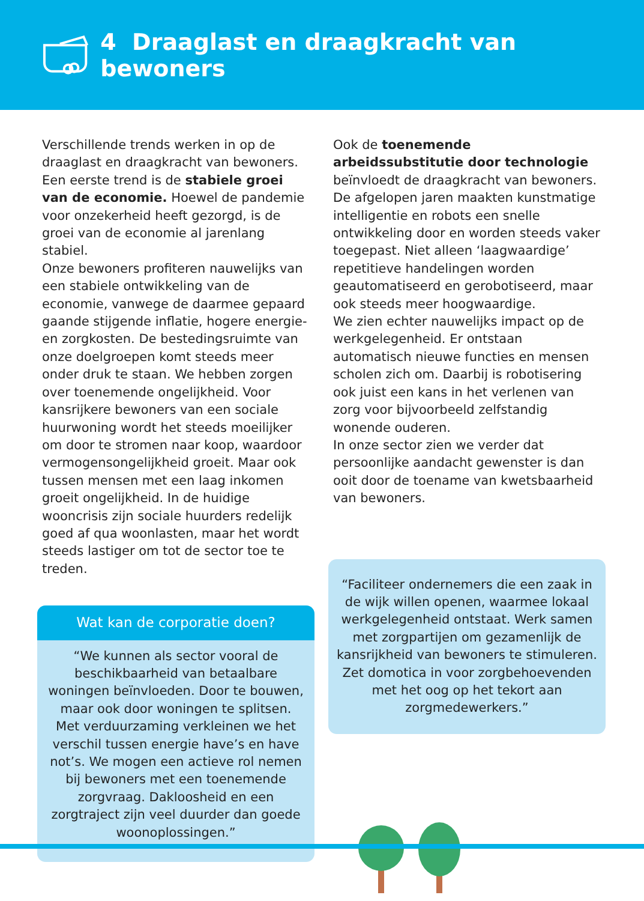4 Draaglast en draagkracht van bewoners
Verschillende trends werken in op de draaglast en draagkracht van bewoners. Een eerste trend is de stabiele groei van de economie. Hoewel de pandemie voor onzekerheid heeft gezorgd, is de groei van de economie al jarenlang stabiel.
Onze bewoners profiteren nauwelijks van een stabiele ontwikkeling van de economie, vanwege de daarmee gepaard gaande stijgende inflatie, hogere energie- en zorgkosten. De bestedingsruimte van onze doelgroepen komt steeds meer onder druk te staan. We hebben zorgen over toenemende ongelijkheid. Voor kansrijkere bewoners van een sociale huurwoning wordt het steeds moeilijker om door te stromen naar koop, waardoor vermogens­ongelijkheid groeit. Maar ook tussen mensen met een laag inkomen groeit ongelijkheid. In de huidige wooncrisis zijn sociale huurders redelijk goed af qua woonlasten, maar het wordt steeds lastiger om tot de sector toe te treden.
Wat kan de corporatie doen?
“We kunnen als sector vooral de beschikbaarheid van betaalbare woningen beïnvloeden. Door te bouwen, maar ook door woningen te splitsen. Met verduurzaming verkleinen we het verschil tussen energie have’s en have not’s. We mogen een actieve rol nemen bij bewoners met een toenemende zorgvraag. Dakloosheid en een zorgtraject zijn veel duurder dan goede woonoplossingen.”
Ook de toenemende arbeidssubstitutie door technologie beïnvloedt de draagkracht van bewoners. De afgelopen jaren maakten kunstmatige intelligentie en robots een snelle ontwikkeling door en worden steeds vaker toegepast. Niet alleen ‘laagwaardige’ repetitieve handelingen worden geautomatiseerd en gerobotiseerd, maar ook steeds meer hoogwaardige.
We zien echter nauwelijks impact op de werkgelegenheid. Er ontstaan automatisch nieuwe functies en mensen scholen zich om. Daarbij is robotisering ook juist een kans in het verlenen van zorg voor bijvoorbeeld zelfstandig wonende ouderen.
In onze sector zien we verder dat persoonlijke aandacht gewenster is dan ooit door de toename van kwetsbaarheid van bewoners.
“Faciliteer ondernemers die een zaak in de wijk willen openen, waarmee lokaal werkgelegenheid ontstaat. Werk samen met zorgpartijen om gezamenlijk de kansrijkheid van bewoners te stimuleren. Zet domotica in voor zorgbehoevenden met het oog op het tekort aan zorgmedewerkers.”